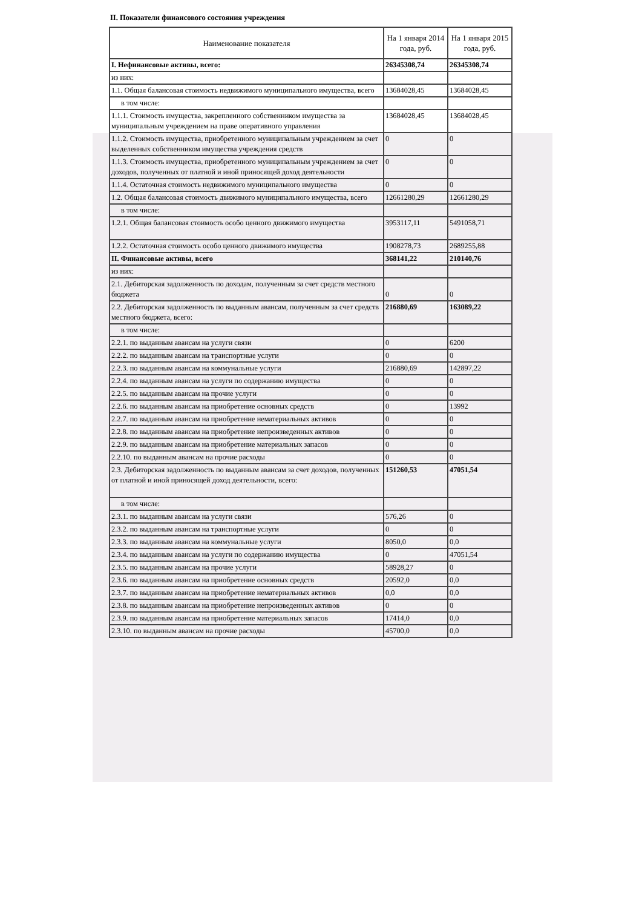II. Показатели финансового состояния учреждения
| Наименование показателя | На 1 января 2014 года, руб. | На 1 января 2015 года, руб. |
| --- | --- | --- |
| I. Нефинансовые активы, всего: | 26345308,74 | 26345308,74 |
| из них: | | |
| 1.1. Общая балансовая стоимость недвижимого муниципального имущества, всего | 13684028,45 | 13684028,45 |
| в том числе: | | |
| 1.1.1. Стоимость имущества, закрепленного собственником имущества за муниципальным учреждением на праве оперативного управления | 13684028,45 | 13684028,45 |
| 1.1.2. Стоимость имущества, приобретенного муниципальным учреждением за счет выделенных собственником имущества учреждения средств | 0 | 0 |
| 1.1.3. Стоимость имущества, приобретенного муниципальным учреждением за счет доходов, полученных от платной и иной приносящей доход деятельности | 0 | 0 |
| 1.1.4. Остаточная стоимость недвижимого муниципального имущества | 0 | 0 |
| 1.2. Общая балансовая стоимость движимого муниципального имущества, всего | 12661280,29 | 12661280,29 |
| в том числе: | | |
| 1.2.1. Общая балансовая стоимость особо ценного движимого имущества | 3953117,11 | 5491058,71 |
| 1.2.2. Остаточная стоимость особо ценного движимого имущества | 1908278,73 | 2689255,88 |
| II. Финансовые активы, всего | 368141,22 | 210140,76 |
| из них: | | |
| 2.1. Дебиторская задолженность по доходам, полученным за счет средств местного бюджета | 0 | 0 |
| 2.2. Дебиторская задолженность по выданным авансам, полученным за счет средств местного бюджета, всего: | 216880,69 | 163089,22 |
| в том числе: | | |
| 2.2.1. по выданным авансам на услуги связи | 0 | 6200 |
| 2.2.2. по выданным авансам на транспортные услуги | 0 | 0 |
| 2.2.3. по выданным авансам на коммунальные услуги | 216880,69 | 142897,22 |
| 2.2.4. по выданным авансам на услуги по содержанию имущества | 0 | 0 |
| 2.2.5. по выданным авансам на прочие услуги | 0 | 0 |
| 2.2.6. по выданным авансам на приобретение основных средств | 0 | 13992 |
| 2.2.7. по выданным авансам на приобретение нематериальных активов | 0 | 0 |
| 2.2.8. по выданным авансам на приобретение непроизведенных активов | 0 | 0 |
| 2.2.9. по выданным авансам на приобретение материальных запасов | 0 | 0 |
| 2.2.10. по выданным авансам на прочие расходы | 0 | 0 |
| 2.3. Дебиторская задолженность по выданным авансам за счет доходов, полученных от платной и иной приносящей доход деятельности, всего: | 151260,53 | 47051,54 |
| в том числе: | | |
| 2.3.1. по выданным авансам на услуги связи | 576,26 | 0 |
| 2.3.2. по выданным авансам на транспортные услуги | 0 | 0 |
| 2.3.3. по выданным авансам на коммунальные услуги | 8050,0 | 0,0 |
| 2.3.4. по выданным авансам на услуги по содержанию имущества | 0 | 47051,54 |
| 2.3.5. по выданным авансам на прочие услуги | 58928,27 | 0 |
| 2.3.6. по выданным авансам на приобретение основных средств | 20592,0 | 0,0 |
| 2.3.7. по выданным авансам на приобретение нематериальных активов | 0,0 | 0,0 |
| 2.3.8. по выданным авансам на приобретение непроизведенных активов | 0 | 0 |
| 2.3.9. по выданным авансам на приобретение материальных запасов | 17414,0 | 0,0 |
| 2.3.10. по выданным авансам на прочие расходы | 45700,0 | 0,0 |